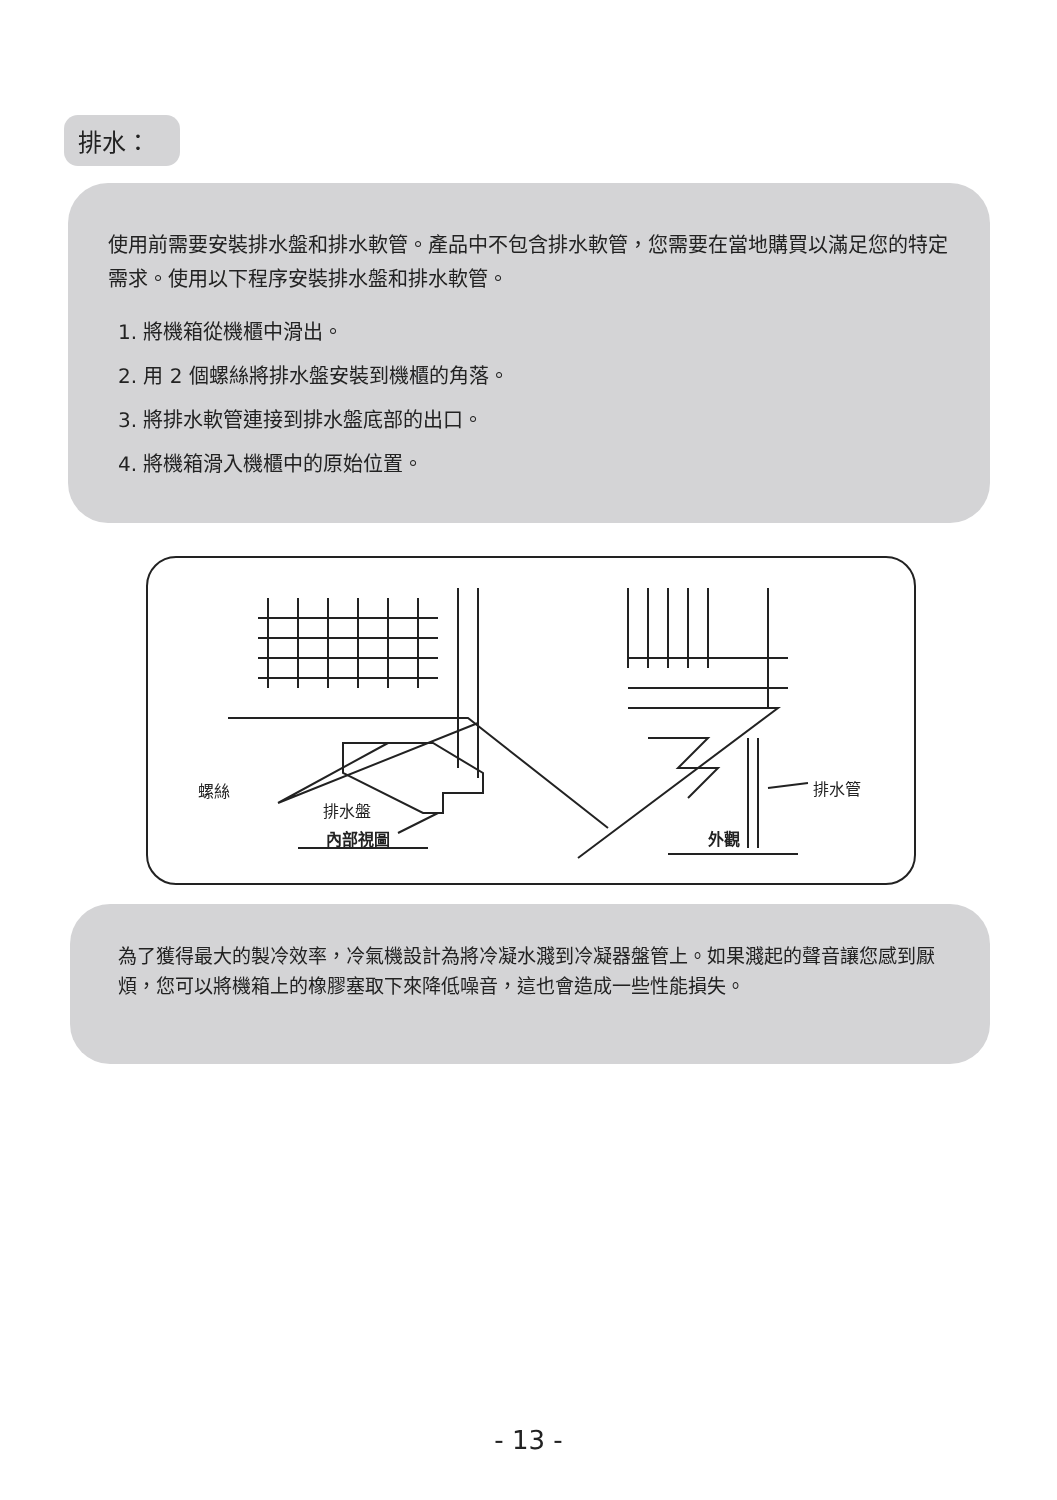排水：
使用前需要安裝排水盤和排水軟管。產品中不包含排水軟管，您需要在當地購買以滿足您的特定需求。使用以下程序安裝排水盤和排水軟管。
1. 將機箱從機櫃中滑出。
2. 用 2 個螺絲將排水盤安裝到機櫃的角落。
3. 將排水軟管連接到排水盤底部的出口。
4. 將機箱滑入機櫃中的原始位置。
螺絲
排水盤
內部視圖 外觀
排水管
為了獲得最大的製冷效率，冷氣機設計為將冷凝水濺到冷凝器盤管上。如果濺起的聲音讓您感到厭煩，您可以將機箱上的橡膠塞取下來降低噪音，這也會造成一些性能損失。
- 13 -